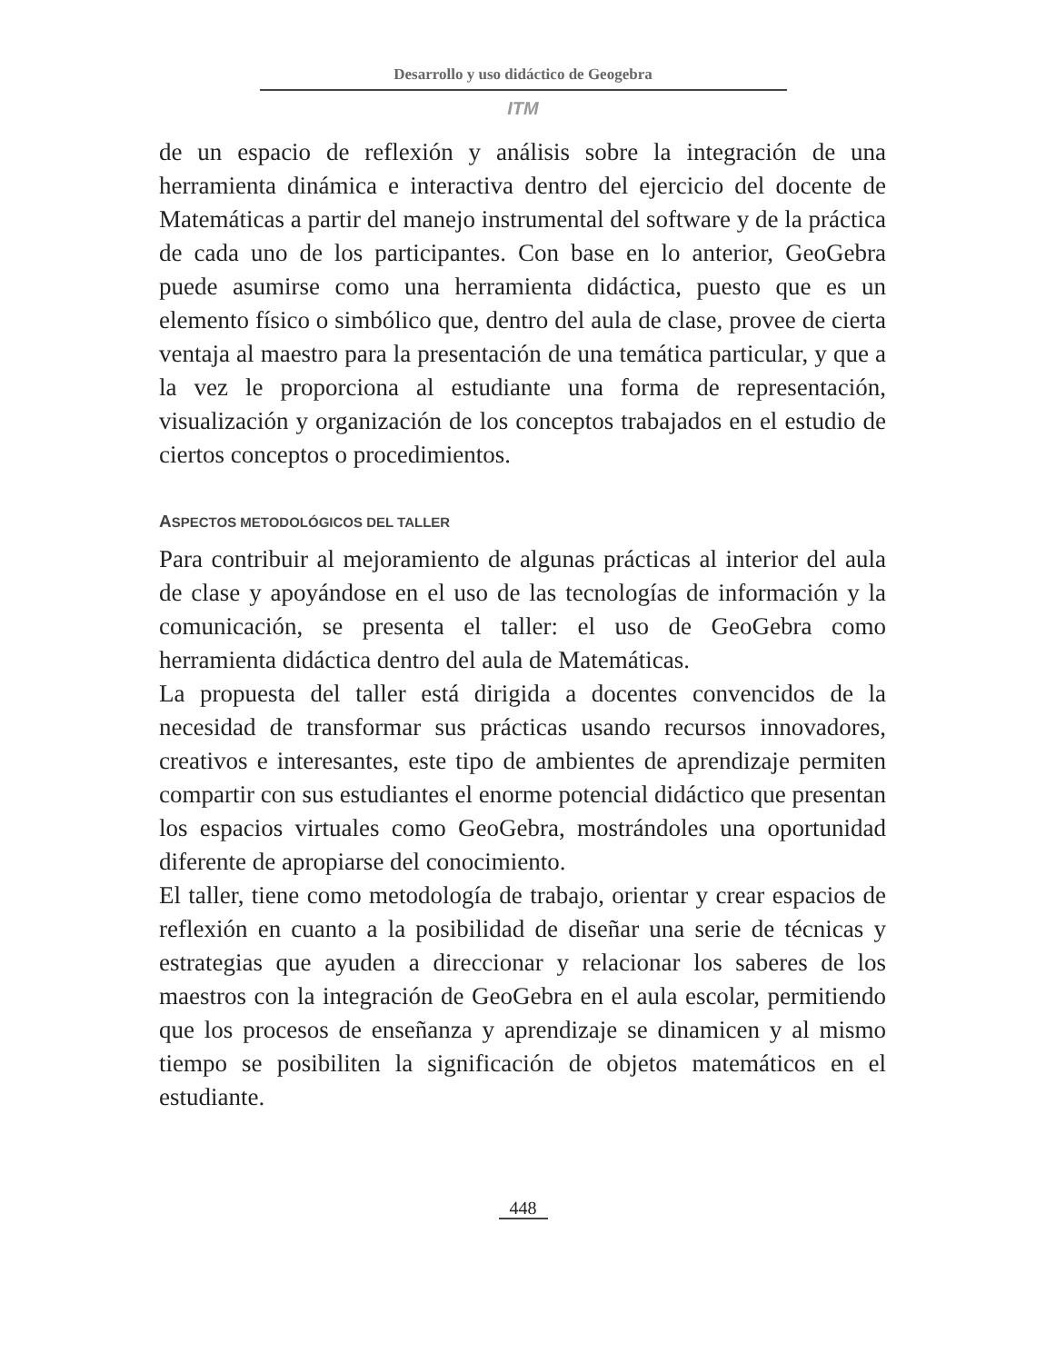Desarrollo y uso didáctico de Geogebra
ITM
de un espacio de reflexión y análisis sobre la integración de una herramienta dinámica e interactiva dentro del ejercicio del docente de Matemáticas a partir del manejo instrumental del software y de la práctica de cada uno de los participantes. Con base en lo anterior, GeoGebra puede asumirse como una herramienta didáctica, puesto que es un elemento físico o simbólico que, dentro del aula de clase, provee de cierta ventaja al maestro para la presentación de una temática particular, y que a la vez le proporciona al estudiante una forma de representación, visualización y organización de los conceptos trabajados en el estudio de ciertos conceptos o procedimientos.
ASPECTOS METODOLÓGICOS DEL TALLER
Para contribuir al mejoramiento de algunas prácticas al interior del aula de clase y apoyándose en el uso de las tecnologías de información y la comunicación, se presenta el taller: el uso de GeoGebra como herramienta didáctica dentro del aula de Matemáticas.
La propuesta del taller está dirigida a docentes convencidos de la necesidad de transformar sus prácticas usando recursos innovadores, creativos e interesantes, este tipo de ambientes de aprendizaje permiten compartir con sus estudiantes el enorme potencial didáctico que presentan los espacios virtuales como GeoGebra, mostrándoles una oportunidad diferente de apropiarse del conocimiento.
El taller, tiene como metodología de trabajo, orientar y crear espacios de reflexión en cuanto a la posibilidad de diseñar una serie de técnicas y estrategias que ayuden a direccionar y relacionar los saberes de los maestros con la integración de GeoGebra en el aula escolar, permitiendo que los procesos de enseñanza y aprendizaje se dinamicen y al mismo tiempo se posibiliten la significación de objetos matemáticos en el estudiante.
448